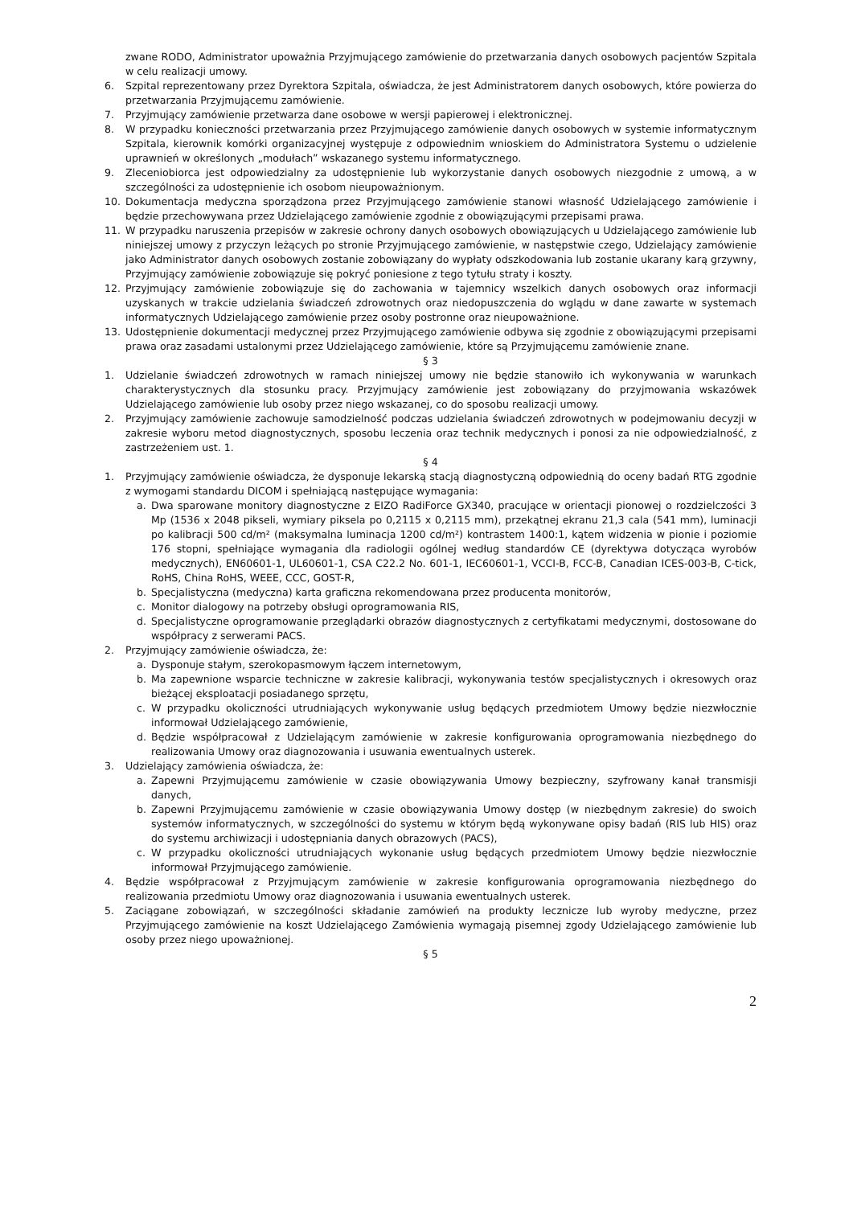zwane RODO, Administrator upoważnia Przyjmującego zamówienie do przetwarzania danych osobowych pacjentów Szpitala w celu realizacji umowy.
6. Szpital reprezentowany przez Dyrektora Szpitala, oświadcza, że jest Administratorem danych osobowych, które powierza do przetwarzania Przyjmującemu zamówienie.
7. Przyjmujący zamówienie przetwarza dane osobowe w wersji papierowej i elektronicznej.
8. W przypadku konieczności przetwarzania przez Przyjmującego zamówienie danych osobowych w systemie informatycznym Szpitala, kierownik komórki organizacyjnej występuje z odpowiednim wnioskiem do Administratora Systemu o udzielenie uprawnień w określonych „modułach” wskazanego systemu informatycznego.
9. Zleceniobiorca jest odpowiedzialny za udostępnienie lub wykorzystanie danych osobowych niezgodnie z umową, a w szczególności za udostępnienie ich osobom nieupoważnionym.
10. Dokumentacja medyczna sporządzona przez Przyjmującego zamówienie stanowi własność Udzielającego zamówienie i będzie przechowywana przez Udzielającego zamówienie zgodnie z obowiązującymi przepisami prawa.
11. W przypadku naruszenia przepisów w zakresie ochrony danych osobowych obowiązujących u Udzielającego zamówienie lub niniejszej umowy z przyczyn leżących po stronie Przyjmującego zamówienie, w następstwie czego, Udzielający zamówienie jako Administrator danych osobowych zostanie zobowiązany do wypłaty odszkodowania lub zostanie ukarany karą grzywny, Przyjmujący zamówienie zobowiązuje się pokryć poniesione z tego tytułu straty i koszty.
12. Przyjmujący zamówienie zobowiązuje się do zachowania w tajemnicy wszelkich danych osobowych oraz informacji uzyskanych w trakcie udzielania świadczeń zdrowotnych oraz niedopuszczenia do wglądu w dane zawarte w systemach informatycznych Udzielającego zamówienie przez osoby postronne oraz nieupoważnione.
13. Udostępnienie dokumentacji medycznej przez Przyjmującego zamówienie odbywa się zgodnie z obowiązującymi przepisami prawa oraz zasadami ustalonymi przez Udzielającego zamówienie, które są Przyjmującemu zamówienie znane.
§ 3
1. Udzielanie świadczeń zdrowotnych w ramach niniejszej umowy nie będzie stanowiło ich wykonywania w warunkach charakterystycznych dla stosunku pracy. Przyjmujący zamówienie jest zobowiązany do przyjmowania wskazówek Udzielającego zamówienie lub osoby przez niego wskazanej, co do sposobu realizacji umowy.
2. Przyjmujący zamówienie zachowuje samodzielność podczas udzielania świadczeń zdrowotnych w podejmowaniu decyzji w zakresie wyboru metod diagnostycznych, sposobu leczenia oraz technik medycznych i ponosi za nie odpowiedzialność, z zastrzeżeniem ust. 1.
§ 4
1. Przyjmujący zamówienie oświadcza, że dysponuje lekarską stacją diagnostyczną odpowiednią do oceny badań RTG zgodnie z wymogami standardu DICOM i spełniającą następujące wymagania:
a. Dwa sparowane monitory diagnostyczne z EIZO RadiForce GX340, pracujące w orientacji pionowej o rozdzielczości 3 Mp (1536 x 2048 pikseli, wymiary piksela po 0,2115 x 0,2115 mm), przekątnej ekranu 21,3 cala (541 mm), luminacji po kalibracji 500 cd/m² (maksymalna luminacja 1200 cd/m²) kontrastem 1400:1, kątem widzenia w pionie i poziomie 176 stopni, spełniające wymagania dla radiologii ogólnej według standardów CE (dyrektywa dotycząca wyrobów medycznych), EN60601-1, UL60601-1, CSA C22.2 No. 601-1, IEC60601-1, VCCI-B, FCC-B, Canadian ICES-003-B, C-tick, RoHS, China RoHS, WEEE, CCC, GOST-R,
b. Specjalistyczna (medyczna) karta graficzna rekomendowana przez producenta monitorów,
c. Monitor dialogowy na potrzeby obsługi oprogramowania RIS,
d. Specjalistyczne oprogramowanie przeglądarki obrazów diagnostycznych z certyfikatami medycznymi, dostosowane do współpracy z serwerami PACS.
2. Przyjmujący zamówienie oświadcza, że:
a. Dysponuje stałym, szerokopasmowym łączem internetowym,
b. Ma zapewnione wsparcie techniczne w zakresie kalibracji, wykonywania testów specjalistycznych i okresowych oraz bieżącej eksploatacji posiadanego sprzętu,
c. W przypadku okoliczności utrudniających wykonywanie usług będących przedmiotem Umowy będzie niezwłocznie informował Udzielającego zamówienie,
d. Będzie współpracował z Udzielającym zamówienie w zakresie konfigurowania oprogramowania niezbędnego do realizowania Umowy oraz diagnozowania i usuwania ewentualnych usterek.
3. Udzielający zamówienia oświadcza, że:
a. Zapewni Przyjmującemu zamówienie w czasie obowiązywania Umowy bezpieczny, szyfrowany kanał transmisji danych,
b. Zapewni Przyjmującemu zamówienie w czasie obowiązywania Umowy dostęp (w niezbędnym zakresie) do swoich systemów informatycznych, w szczególności do systemu w którym będą wykonywane opisy badań (RIS lub HIS) oraz do systemu archiwizacji i udostępniania danych obrazowych (PACS),
c. W przypadku okoliczności utrudniających wykonanie usług będących przedmiotem Umowy będzie niezwłocznie informował Przyjmującego zamówienie.
4. Będzie współpracował z Przyjmującym zamówienie w zakresie konfigurowania oprogramowania niezbędnego do realizowania przedmiotu Umowy oraz diagnozowania i usuwania ewentualnych usterek.
5. Zaciągane zobowiązań, w szczególności składanie zamówień na produkty lecznicze lub wyroby medyczne, przez Przyjmującego zamówienie na koszt Udzielającego Zamówienia wymagają pisemnej zgody Udzielającego zamówienie lub osoby przez niego upoważnionej.
§ 5
2